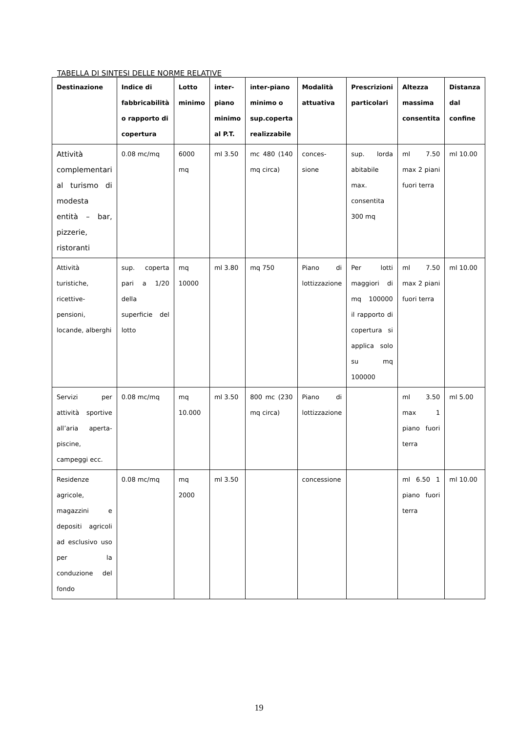TABELLA DI SINTESI DELLE NORME RELATIVE
| Destinazione | Indice di fabbricabilità o rapporto di copertura | Lotto minimo | inter-piano minimo al P.T. | inter-piano minimo o sup.coperta realizzabile | Modalità attuativa | Prescrizioni particolari | Altezza massima consentita | Distanza dal confine |
| --- | --- | --- | --- | --- | --- | --- | --- | --- |
| Attività complementari al turismo di modesta entità – bar, pizzerie, ristoranti | 0.08 mc/mq | 6000 mq | ml 3.50 | mc 480 (140 mq circa) | conces-sione | sup. lorda abitabile max. consentita 300 mq | ml 7.50 max 2 piani fuori terra | ml 10.00 |
| Attività turistiche, ricettive-pensioni, locande, alberghi | sup. coperta pari a 1/20 della superficie del lotto | mq 10000 | ml 3.80 | mq 750 | Piano di lottizzazione | Per lotti maggiori di mq 100000 il rapporto di copertura si applica solo su mq 100000 | ml 7.50 max 2 piani fuori terra | ml 10.00 |
| Servizi per attività sportive all’aria aperta-piscine, campeggi ecc. | 0.08 mc/mq | mq 10.000 | ml 3.50 | 800 mc (230 mq circa) | Piano di lottizzazione | | ml 3.50 max 1 piano fuori terra | ml 5.00 |
| Residenze agricole, magazzini e depositi agricoli ad esclusivo uso per la conduzione del fondo | 0.08 mc/mq | mq 2000 | ml 3.50 | | concessione | | ml 6.50 1 piano fuori terra | ml 10.00 |
19